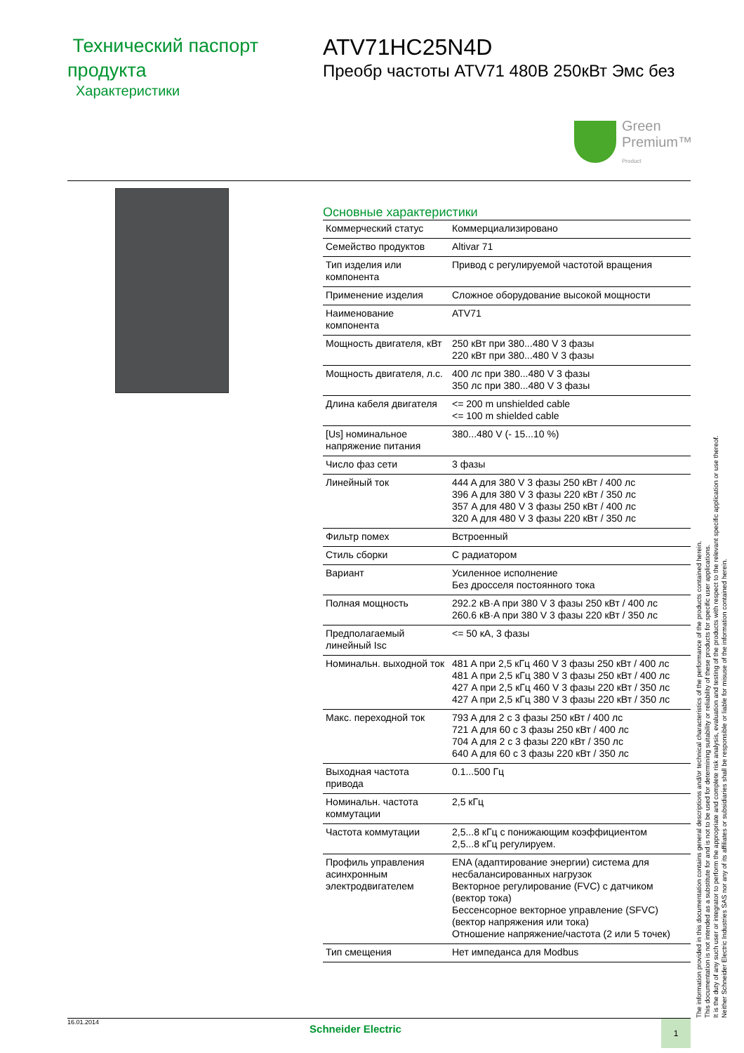Технический паспорт продукта
Характеристики
ATV71HC25N4D
Преобр частоты ATV71 480В 250кВт Эмс без
Green
Premium™
Product
Основные характеристики
| Коммерческий статус | Коммерциализировано |
| Семейство продуктов | Altivar 71 |
| Тип изделия или компонента | Привод с регулируемой частотой вращения |
| Применение изделия | Сложное оборудование высокой мощности |
| Наименование компонента | ATV71 |
| Мощность двигателя, кВт | 250 кВт при 380...480 V 3 фазы 220 кВт при 380...480 V 3 фазы |
| Мощность двигателя, л.с. | 400 лс при 380...480 V 3 фазы 350 лс при 380...480 V 3 фазы |
| Длина кабеля двигателя | <= 200 m unshielded cable <= 100 m shielded cable |
| [Us] номинальное напряжение питания | 380...480 V (- 15...10 %) |
| Число фаз сети | 3 фазы |
| Линейный ток | 444 A для 380 V 3 фазы 250 кВт / 400 лс 396 A для 380 V 3 фазы 220 кВт / 350 лс 357 A для 480 V 3 фазы 250 кВт / 400 лс 320 A для 480 V 3 фазы 220 кВт / 350 лс |
| Фильтр помех | Встроенный |
| Стиль сборки | С радиатором |
| Вариант | Усиленное исполнение Без дросселя постоянного тока |
| Полная мощность | 292.2 кВ·A при 380 V 3 фазы 250 кВт / 400 лс 260.6 кВ·A при 380 V 3 фазы 220 кВт / 350 лс |
| Предполагаемый линейный Isc | <= 50 кA, 3 фазы |
| Номинальн. выходной ток | 481 A при 2,5 кГц 460 V 3 фазы 250 кВт / 400 лс 481 A при 2,5 кГц 380 V 3 фазы 250 кВт / 400 лс 427 A при 2,5 кГц 460 V 3 фазы 220 кВт / 350 лс 427 A при 2,5 кГц 380 V 3 фазы 220 кВт / 350 лс |
| Макс. переходной ток | 793 A для 2 с 3 фазы 250 кВт / 400 лс 721 A для 60 с 3 фазы 250 кВт / 400 лс 704 A для 2 с 3 фазы 220 кВт / 350 лс 640 A для 60 с 3 фазы 220 кВт / 350 лс |
| Выходная частота привода | 0.1...500 Гц |
| Номинальн. частота коммутации | 2,5 кГц |
| Частота коммутации | 2,5...8 кГц с понижающим коэффициентом 2,5...8 кГц регулируем. |
| Профиль управления асинхронным электродвигателем | ENA (адаптирование энергии) система для несбалансированных нагрузок Векторное регулирование (FVC) с датчиком (вектор тока) Бессенсорное векторное управление (SFVC) (вектор напряжения или тока) Отношение напряжение/частота (2 или 5 точек) |
| Тип смещения | Нет импеданса для Modbus |
The information provided in this documentation contains general descriptions and/or technical characteristics of the performance of the products contained herein.
This documentation is not intended as a substitute for and is not to be used for determining suitability or reliability of these products for specific user applications.
It is the duty of any such user or integrator to perform the appropriate and complete risk analysis, evaluation and testing of the products with respect to the relevant specific application or use thereof.
Neither Schneider Electric Industries SAS nor any of its affiliates or subsidiaries shall be responsible or liable for misuse of the information contained herein.
16.01.2014
Schneider Electric
1